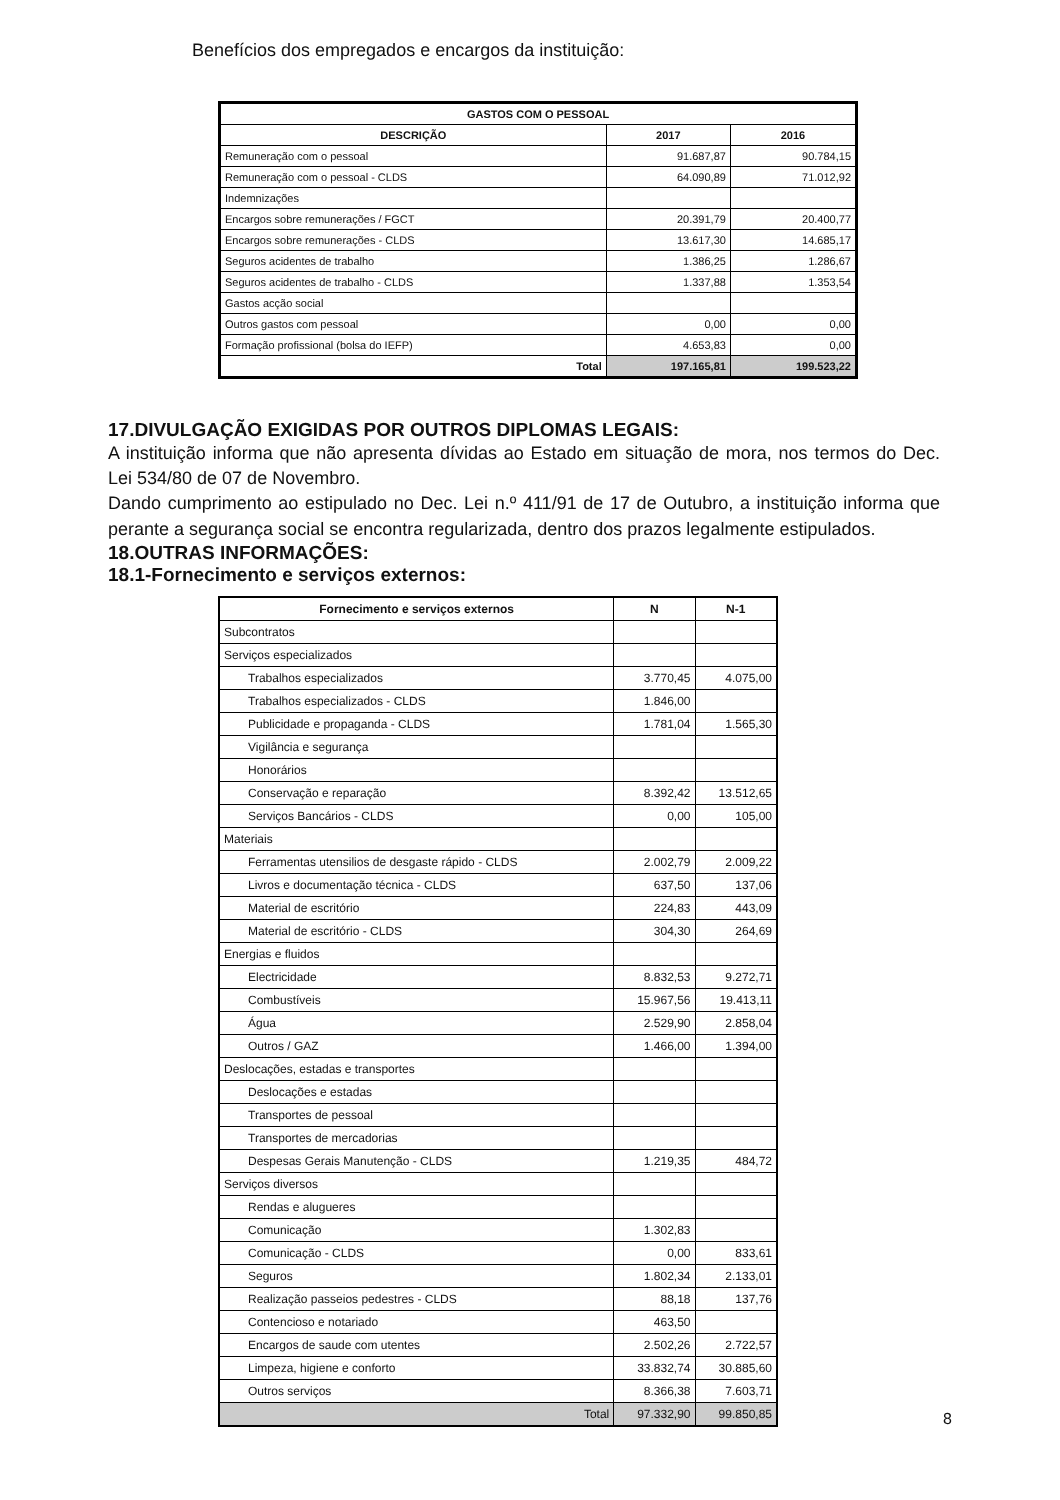Benefícios dos empregados e encargos da instituição:
| GASTOS COM O PESSOAL | | |
| --- | --- | --- |
| DESCRIÇÃO | 2017 | 2016 |
| Remuneração com o pessoal | 91.687,87 | 90.784,15 |
| Remuneração com o pessoal - CLDS | 64.090,89 | 71.012,92 |
| Indemnizações | | |
| Encargos sobre remunerações / FGCT | 20.391,79 | 20.400,77 |
| Encargos sobre remunerações - CLDS | 13.617,30 | 14.685,17 |
| Seguros acidentes de trabalho | 1.386,25 | 1.286,67 |
| Seguros acidentes de trabalho - CLDS | 1.337,88 | 1.353,54 |
| Gastos acção social | | |
| Outros gastos com pessoal | 0,00 | 0,00 |
| Formação profissional (bolsa do IEFP) | 4.653,83 | 0,00 |
| Total | 197.165,81 | 199.523,22 |
17.DIVULGAÇÃO EXIGIDAS POR OUTROS DIPLOMAS LEGAIS:
A instituição informa que não apresenta dívidas ao Estado em situação de mora, nos termos do Dec. Lei 534/80 de 07 de Novembro.
Dando cumprimento ao estipulado no Dec. Lei n.º 411/91 de 17 de Outubro, a instituição informa que perante a segurança social se encontra regularizada, dentro dos prazos legalmente estipulados.
18.OUTRAS INFORMAÇÕES:
18.1-Fornecimento e serviços externos:
| Fornecimento e serviços externos | N | N-1 |
| --- | --- | --- |
| Subcontratos | | |
| Serviços especializados | | |
| Trabalhos especializados | 3.770,45 | 4.075,00 |
| Trabalhos especializados - CLDS | 1.846,00 | |
| Publicidade e propaganda - CLDS | 1.781,04 | 1.565,30 |
| Vigilância e segurança | | |
| Honorários | | |
| Conservação e reparação | 8.392,42 | 13.512,65 |
| Serviços Bancários - CLDS | 0,00 | 105,00 |
| Materiais | | |
| Ferramentas utensilios de desgaste rápido - CLDS | 2.002,79 | 2.009,22 |
| Livros e documentação técnica - CLDS | 637,50 | 137,06 |
| Material de escritório | 224,83 | 443,09 |
| Material de escritório - CLDS | 304,30 | 264,69 |
| Energias e fluidos | | |
| Electricidade | 8.832,53 | 9.272,71 |
| Combustíveis | 15.967,56 | 19.413,11 |
| Água | 2.529,90 | 2.858,04 |
| Outros / GAZ | 1.466,00 | 1.394,00 |
| Deslocações, estadas e transportes | | |
| Deslocações e estadas | | |
| Transportes de pessoal | | |
| Transportes de mercadorias | | |
| Despesas Gerais Manutenção - CLDS | 1.219,35 | 484,72 |
| Serviços diversos | | |
| Rendas e alugueres | | |
| Comunicação | 1.302,83 | |
| Comunicação - CLDS | 0,00 | 833,61 |
| Seguros | 1.802,34 | 2.133,01 |
| Realização passeios pedestres - CLDS | 88,18 | 137,76 |
| Contencioso e notariado | 463,50 | |
| Encargos de saude com utentes | 2.502,26 | 2.722,57 |
| Limpeza, higiene e conforto | 33.832,74 | 30.885,60 |
| Outros serviços | 8.366,38 | 7.603,71 |
| Total | 97.332,90 | 99.850,85 |
8